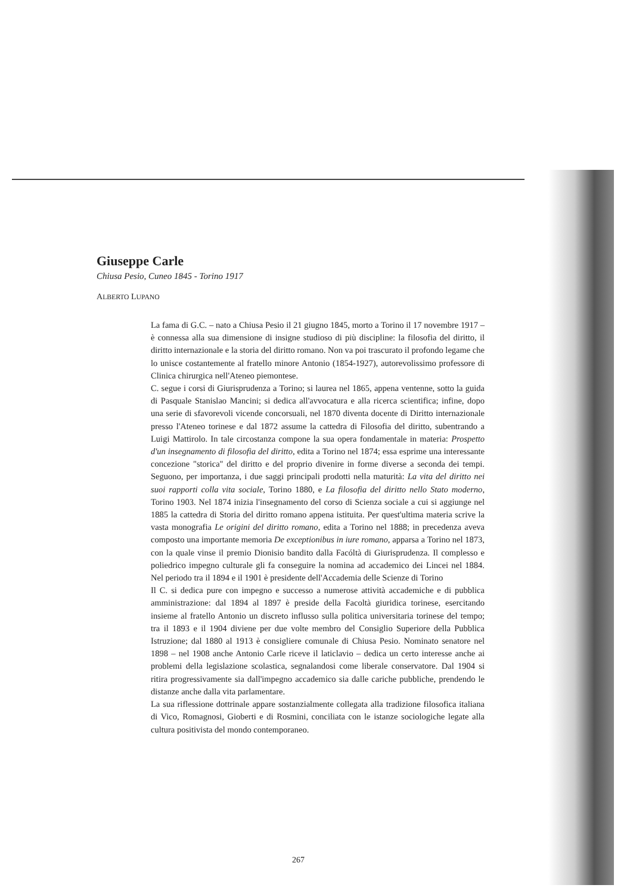Giuseppe Carle
Chiusa Pesio, Cuneo 1845 - Torino 1917
ALBERTO LUPANO
La fama di G.C. – nato a Chiusa Pesio il 21 giugno 1845, morto a Torino il 17 novembre 1917 – è connessa alla sua dimensione di insigne studioso di più discipline: la filosofia del diritto, il diritto internazionale e la storia del diritto romano. Non va poi trascurato il profondo legame che lo unisce costantemente al fratello minore Antonio (1854-1927), autorevolissimo professore di Clinica chirurgica nell'Ateneo piemontese.
C. segue i corsi di Giurisprudenza a Torino; si laurea nel 1865, appena ventenne, sotto la guida di Pasquale Stanislao Mancini; si dedica all'avvocatura e alla ricerca scientifica; infine, dopo una serie di sfavorevoli vicende concorsuali, nel 1870 diventa docente di Diritto internazionale presso l'Ateneo torinese e dal 1872 assume la cattedra di Filosofia del diritto, subentrando a Luigi Mattirolo. In tale circostanza compone la sua opera fondamentale in materia: Prospetto d'un insegnamento di filosofia del diritto, edita a Torino nel 1874; essa esprime una interessante concezione "storica" del diritto e del proprio divenire in forme diverse a seconda dei tempi. Seguono, per importanza, i due saggi principali prodotti nella maturità: La vita del diritto nei suoi rapporti colla vita sociale, Torino 1880, e La filosofia del diritto nello Stato moderno, Torino 1903. Nel 1874 inizia l'insegnamento del corso di Scienza sociale a cui si aggiunge nel 1885 la cattedra di Storia del diritto romano appena istituita. Per quest'ultima materia scrive la vasta monografia Le origini del diritto romano, edita a Torino nel 1888; in precedenza aveva composto una importante memoria De exceptionibus in iure romano, apparsa a Torino nel 1873, con la quale vinse il premio Dionisio bandito dalla Facóltà di Giurisprudenza. Il complesso e poliedrico impegno culturale gli fa conseguire la nomina ad accademico dei Lincei nel 1884. Nel periodo tra il 1894 e il 1901 è presidente dell'Accademia delle Scienze di Torino
Il C. si dedica pure con impegno e successo a numerose attività accademiche e di pubblica amministrazione: dal 1894 al 1897 è preside della Facoltà giuridica torinese, esercitando insieme al fratello Antonio un discreto influsso sulla politica universitaria torinese del tempo; tra il 1893 e il 1904 diviene per due volte membro del Consiglio Superiore della Pubblica Istruzione; dal 1880 al 1913 è consigliere comunale di Chiusa Pesio. Nominato senatore nel 1898 – nel 1908 anche Antonio Carle riceve il laticlavio – dedica un certo interesse anche ai problemi della legislazione scolastica, segnalandosi come liberale conservatore. Dal 1904 si ritira progressivamente sia dall'impegno accademico sia dalle cariche pubbliche, prendendo le distanze anche dalla vita parlamentare.
La sua riflessione dottrinale appare sostanzialmente collegata alla tradizione filosofica italiana di Vico, Romagnosi, Gioberti e di Rosmini, conciliata con le istanze sociologiche legate alla cultura positivista del mondo contemporaneo.
267